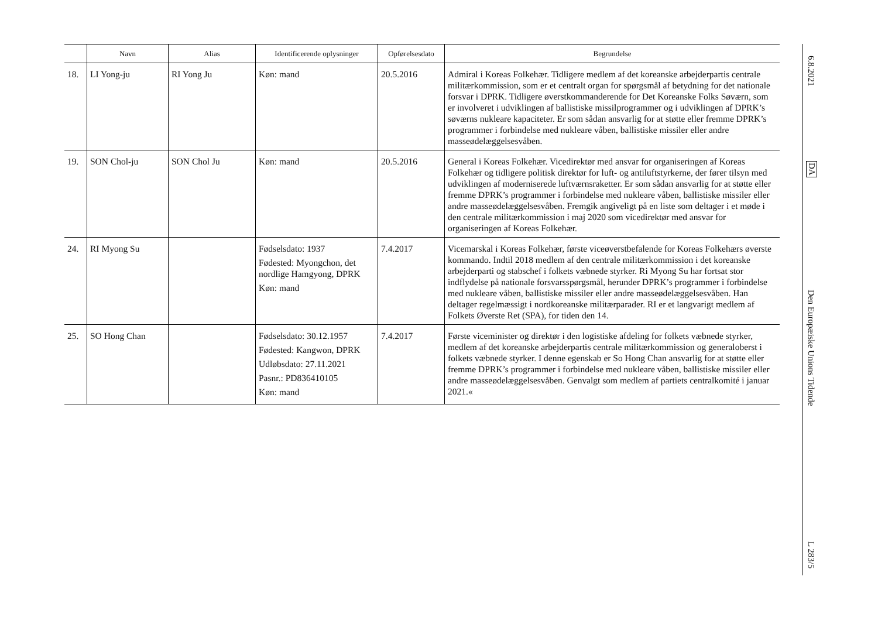| | Navn | Alias | Identificerende oplysninger | Opførelsesdato | Begrundelse |
| --- | --- | --- | --- | --- | --- |
| 18. | LI Yong-ju | RI Yong Ju | Køn: mand | 20.5.2016 | Admiral i Koreas Folkehær. Tidligere medlem af det koreanske arbejderpartis centrale militærkommission, som er et centralt organ for spørgsmål af betydning for det nationale forsvar i DPRK. Tidligere øverstkommanderende for Det Koreanske Folks Søværn, som er involveret i udviklingen af ballistiske missilprogrammer og i udviklingen af DPRK’s søværns nukleare kapaciteter. Er som sådan ansvarlig for at støtte eller fremme DPRK’s programmer i forbindelse med nukleare våben, ballistiske missiler eller andre masseødelæggelsesvåben. |
| 19. | SON Chol-ju | SON Chol Ju | Køn: mand | 20.5.2016 | General i Koreas Folkehær. Vicedirektør med ansvar for organiseringen af Koreas Folkehær og tidligere politisk direktør for luft- og antiluftstyrkerne, der fører tilsyn med udviklingen af moderniserede luftværnsraketter. Er som sådan ansvarlig for at støtte eller fremme DPRK’s programmer i forbindelse med nukleare våben, ballistiske missiler eller andre masseødelæggelsesvåben. Fremgik angiveligt på en liste som deltager i et møde i den centrale militærkommission i maj 2020 som vicedirektør med ansvar for organiseringen af Koreas Folkehær. |
| 24. | RI Myong Su | | Fødselsdato: 1937 Fødested: Myongchon, det nordlige Hamgyong, DPRK Køn: mand | 7.4.2017 | Vicemarskal i Koreas Folkehær, første viceøverstbefalende for Koreas Folkehærs øverste kommando. Indtil 2018 medlem af den centrale militærkommission i det koreanske arbejderparti og stabschef i folkets væbnede styrker. Ri Myong Su har fortsat stor indflydelse på nationale forsvarsspørgsmål, herunder DPRK’s programmer i forbindelse med nukleare våben, ballistiske missiler eller andre masseødelæggelsesvåben. Han deltager regelmæssigt i nordkoreanske militærparader. RI er et langvarigt medlem af Folkets Øverste Ret (SPA), for tiden den 14. |
| 25. | SO Hong Chan | | Fødselsdato: 30.12.1957 Fødested: Kangwon, DPRK Udløbsdato: 27.11.2021 Pasnr.: PD836410105 Køn: mand | 7.4.2017 | Første viceminister og direktør i den logistiske afdeling for folkets væbnede styrker, medlem af det koreanske arbejderpartis centrale militærkommission og generaloberst i folkets væbnede styrker. I denne egenskab er So Hong Chan ansvarlig for at støtte eller fremme DPRK’s programmer i forbindelse med nukleare våben, ballistiske missiler eller andre masseødelæggelsesvåben. Genvalgt som medlem af partiets centralkomité i januar 2021.« |
6.8.2021
DA
Den Europæiske Unions Tidende
L 283/5